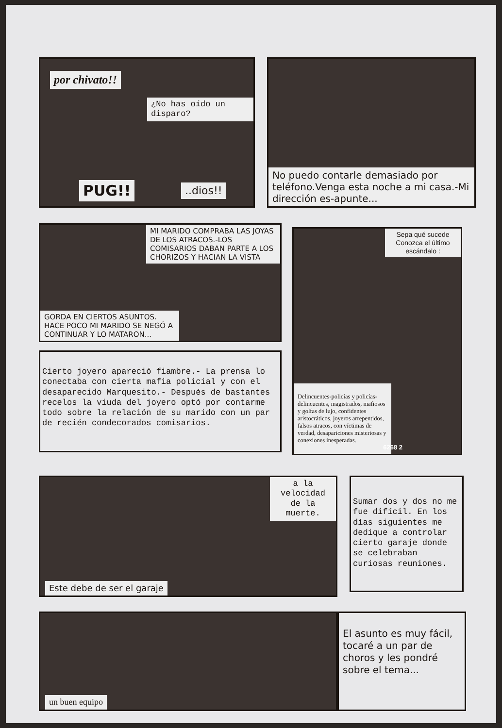por chivato!!
¿No has oído un disparo?
PUG!! ..dios!!
No puedo contarle demasiado por teléfono.Venga esta noche a mi casa.-Mi dirección es-apunte...
MI MARIDO COMPRABA LAS JOYAS DE LOS ATRACOS.-LOS COMISARIOS DABAN PARTE A LOS CHORIZOS Y HACIAN LA VISTA
GORDA EN CIERTOS ASUNTOS. HACE POCO MI MARIDO SE NEGÓ A CONTINUAR Y LO MATARON...
Sepa qué sucede Conozca el último escándalo :
Delincuentes-policías y policías-delincuentes, magistrados, mafiosos y golfas de lujo, confidentes aristocráticos, joyeros arrepentidos, falsos atracos, con víctimas de verdad, desapariciones misteriosas y conexiones inesperadas.
6268 2
Cierto joyero apareció fiambre.- La prensa lo conectaba con cierta mafia policial y con el desaparecido Marquesito.- Después de bastantes recelos la viuda del joyero optó por contarme todo sobre la relación de su marido con un par de recién condecorados comisarios.
a la velocidad de la muerte.
Este debe de ser el garaje
Sumar dos y dos no me fue difícil. En los días siguientes me dedique a controlar cierto garaje donde se celebraban curiosas reuniones.
un buen equipo
El asunto es muy fácil, tocaré a un par de choros y les pondré sobre el tema...